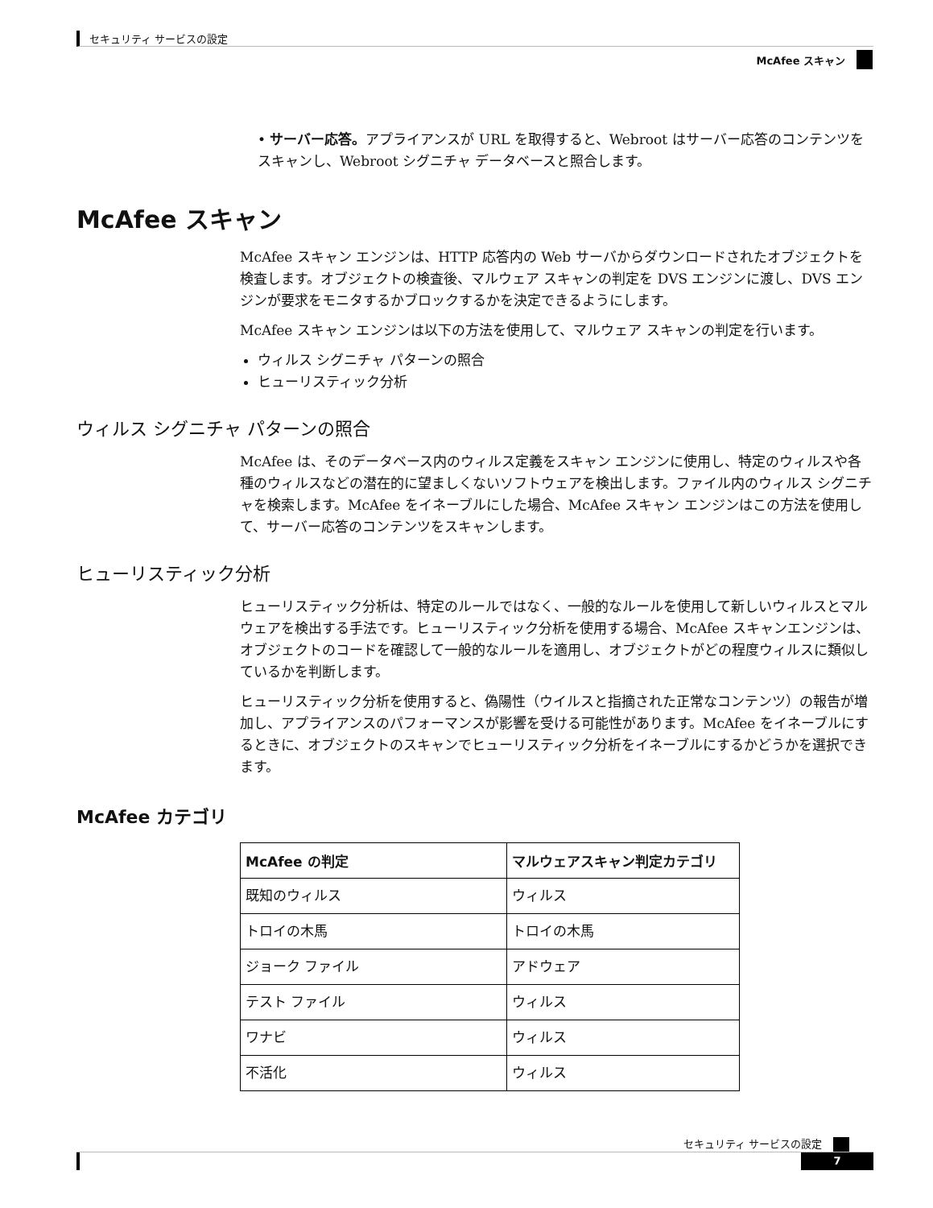セキュリティ サービスの設定
McAfee スキャン
• サーバー応答。アプライアンスが URL を取得すると、Webroot はサーバー応答のコンテンツをスキャンし、Webroot シグニチャ データベースと照合します。
McAfee スキャン
McAfee スキャン エンジンは、HTTP 応答内の Web サーバからダウンロードされたオブジェクトを検査します。オブジェクトの検査後、マルウェア スキャンの判定を DVS エンジンに渡し、DVS エンジンが要求をモニタするかブロックするかを決定できるようにします。
McAfee スキャン エンジンは以下の方法を使用して、マルウェア スキャンの判定を行います。
ウィルス シグニチャ パターンの照合
ヒューリスティック分析
ウィルス シグニチャ パターンの照合
McAfee は、そのデータベース内のウィルス定義をスキャン エンジンに使用し、特定のウィルスや各種のウィルスなどの潜在的に望ましくないソフトウェアを検出します。ファイル内のウィルス シグニチャを検索します。McAfee をイネーブルにした場合、McAfee スキャン エンジンはこの方法を使用して、サーバー応答のコンテンツをスキャンします。
ヒューリスティック分析
ヒューリスティック分析は、特定のルールではなく、一般的なルールを使用して新しいウィルスとマルウェアを検出する手法です。ヒューリスティック分析を使用する場合、McAfee スキャンエンジンは、オブジェクトのコードを確認して一般的なルールを適用し、オブジェクトがどの程度ウィルスに類似しているかを判断します。
ヒューリスティック分析を使用すると、偽陽性（ウイルスと指摘された正常なコンテンツ）の報告が増加し、アプライアンスのパフォーマンスが影響を受ける可能性があります。McAfee をイネーブルにするときに、オブジェクトのスキャンでヒューリスティック分析をイネーブルにするかどうかを選択できます。
McAfee カテゴリ
| McAfee の判定 | マルウェアスキャン判定カテゴリ |
| --- | --- |
| 既知のウィルス | ウィルス |
| トロイの木馬 | トロイの木馬 |
| ジョーク ファイル | アドウェア |
| テスト ファイル | ウィルス |
| ワナビ | ウィルス |
| 不活化 | ウィルス |
セキュリティ サービスの設定
7